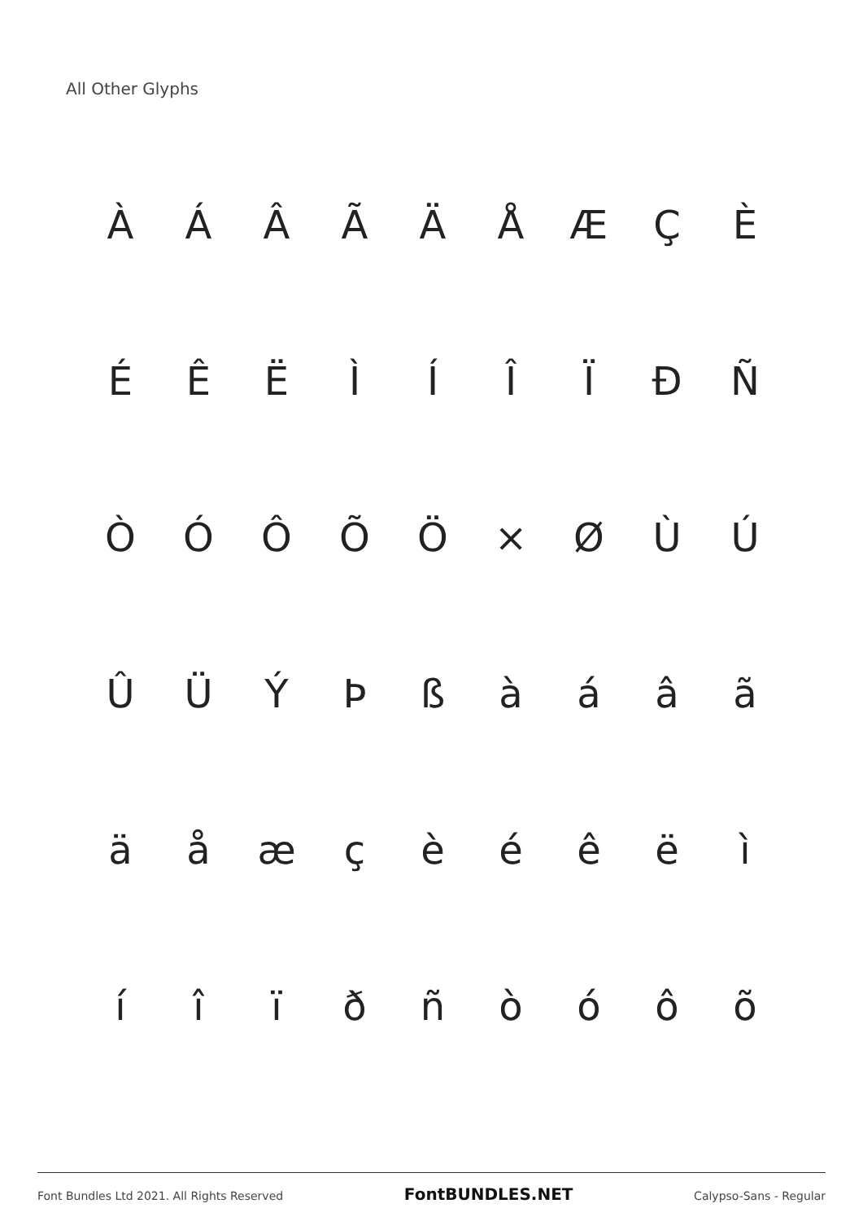All Other Glyphs
| À | Á | Â | Ã | Ä | Å | Æ | Ç | È |
| É | Ê | Ë | Ì | Í | Î | Ï | Ð | Ñ |
| Ò | Ó | Ô | Õ | Ö | × | Ø | Ù | Ú |
| Û | Ü | Ý | Þ | ß | à | á | â | ã |
| ä | å | æ | ç | è | é | ê | ë | ì |
| í | î | ï | ð | ñ | ò | ó | ô | õ |
Font Bundles Ltd 2021. All Rights Reserved FontBUNDLES.NET Calypso-Sans - Regular